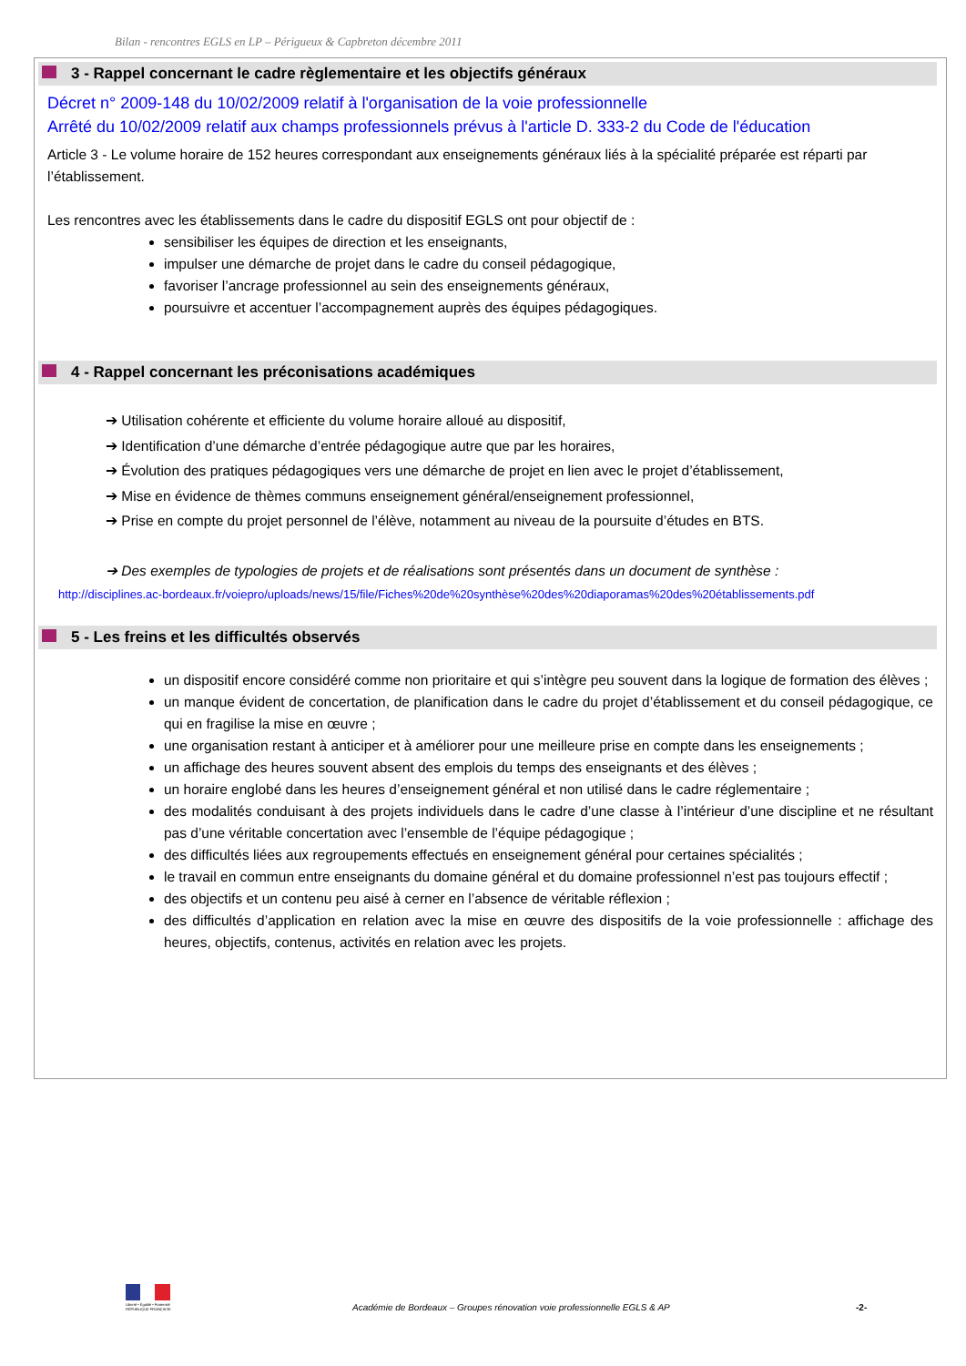Bilan - rencontres EGLS en LP – Périgueux & Capbreton décembre 2011
3 - Rappel concernant le cadre règlementaire et les objectifs généraux
Décret n° 2009-148 du 10/02/2009 relatif à l'organisation de la voie professionnelle
Arrêté du 10/02/2009 relatif aux champs professionnels prévus à l'article D. 333-2 du Code de l'éducation
Article 3 - Le volume horaire de 152 heures correspondant aux enseignements généraux liés à la spécialité préparée est réparti par l’établissement.
Les rencontres avec les établissements dans le cadre du dispositif EGLS ont pour objectif de :
sensibiliser les équipes de direction et les enseignants,
impulser une démarche de projet dans le cadre du conseil pédagogique,
favoriser l’ancrage professionnel au sein des enseignements généraux,
poursuivre et accentuer l’accompagnement auprès des équipes pédagogiques.
4 - Rappel concernant les préconisations académiques
➔ Utilisation cohérente et efficiente du volume horaire alloué au dispositif,
➔ Identification d’une démarche d’entrée pédagogique autre que par les horaires,
➔ Évolution des pratiques pédagogiques vers une démarche de projet en lien avec le projet d’établissement,
➔ Mise en évidence de thèmes communs enseignement général/enseignement professionnel,
➔ Prise en compte du projet personnel de l’élève, notamment au niveau de la poursuite d’études en BTS.
➔ Des exemples de typologies de projets et de réalisations sont présentés dans un document de synthèse :
http://disciplines.ac-bordeaux.fr/voiepro/uploads/news/15/file/Fiches%20de%20synthèse%20des%20diaporamas%20des%20établissements.pdf
5 - Les freins et les difficultés observés
un dispositif encore considéré comme non prioritaire et qui s’intègre peu souvent dans la logique de formation des élèves ;
un manque évident de concertation, de planification dans le cadre du projet d’établissement et du conseil pédagogique, ce qui en fragilise la mise en œuvre ;
une organisation restant à anticiper et à améliorer pour une meilleure prise en compte dans les enseignements ;
un affichage des heures souvent absent des emplois du temps des enseignants et des élèves ;
un horaire englobé dans les heures d’enseignement général et non utilisé dans le cadre réglementaire ;
des modalités conduisant à des projets individuels dans le cadre d’une classe à l’intérieur d’une discipline et ne résultant pas d’une véritable concertation avec l’ensemble de l’équipe pédagogique ;
des difficultés liées aux regroupements effectués en enseignement général pour certaines spécialités ;
le travail en commun entre enseignants du domaine général et du domaine professionnel n’est pas toujours effectif ;
des objectifs et un contenu peu aisé à cerner en l’absence de véritable réflexion ;
des difficultés d’application en relation avec la mise en œuvre des dispositifs de la voie professionnelle : affichage des heures, objectifs, contenus, activités en relation avec les projets.
Liberté • Égalité • Fraternité
RÉPUBLIQUE FRANÇAISE
Académie de Bordeaux – Groupes rénovation voie professionnelle EGLS & AP
-2-